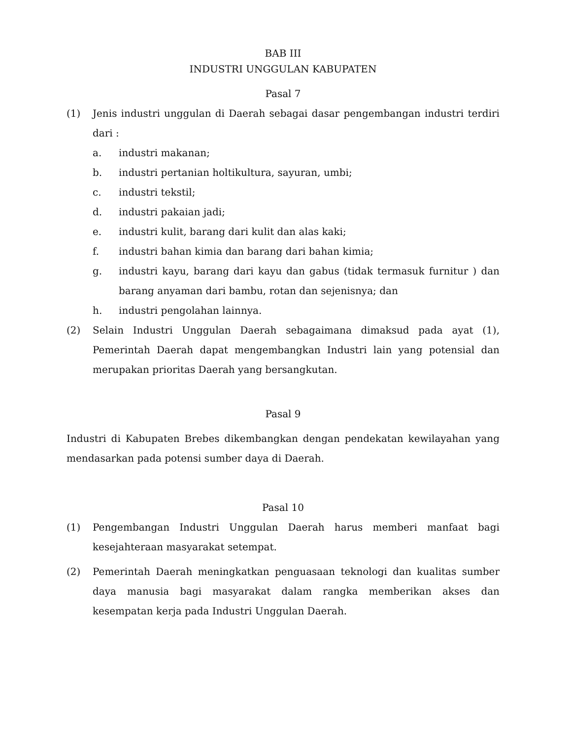BAB III
INDUSTRI UNGGULAN KABUPATEN
Pasal 7
(1) Jenis industri unggulan di Daerah sebagai dasar pengembangan industri terdiri dari :
a. industri makanan;
b. industri pertanian holtikultura, sayuran, umbi;
c. industri tekstil;
d. industri pakaian jadi;
e. industri kulit, barang dari kulit dan alas kaki;
f. industri bahan kimia dan barang dari bahan kimia;
g. industri kayu, barang dari kayu dan gabus (tidak termasuk furnitur ) dan barang anyaman dari bambu, rotan dan sejenisnya; dan
h. industri pengolahan lainnya.
(2) Selain Industri Unggulan Daerah sebagaimana dimaksud pada ayat (1), Pemerintah Daerah dapat mengembangkan Industri lain yang potensial dan merupakan prioritas Daerah yang bersangkutan.
Pasal 9
Industri di Kabupaten Brebes dikembangkan dengan pendekatan kewilayahan yang mendasarkan pada potensi sumber daya di Daerah.
Pasal 10
(1) Pengembangan Industri Unggulan Daerah harus memberi manfaat bagi kesejahteraan masyarakat setempat.
(2) Pemerintah Daerah meningkatkan penguasaan teknologi dan kualitas sumber daya manusia bagi masyarakat dalam rangka memberikan akses dan kesempatan kerja pada Industri Unggulan Daerah.